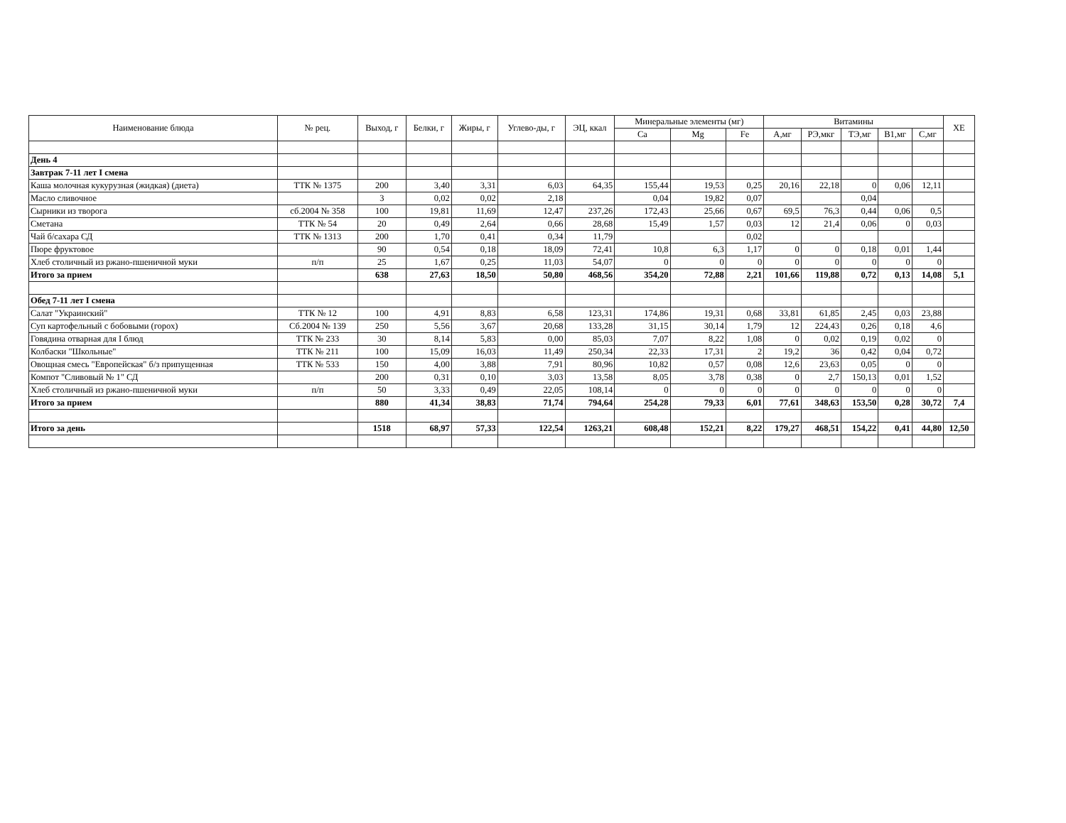| Наименование блюда | № рец. | Выход, г | Белки, г | Жиры, г | Углево-ды, г | ЭЦ, ккал | Минеральные элементы (мг) | | | Витамины | | | | | ХЕ |
| --- | --- | --- | --- | --- | --- | --- | --- | --- | --- | --- | --- | --- | --- | --- | --- |
| | | | | | | | Ca | Mg | Fe | А,мг | РЭ,мкг | ТЭ,мг | В1,мг | С,мг | |
| День 4 | | | | | | | | | | | | | | | |
| Завтрак 7-11 лет I смена | | | | | | | | | | | | | | | |
| Каша молочная кукурузная (жидкая) (диета) | ТТК № 1375 | 200 | 3,40 | 3,31 | 6,03 | 64,35 | 155,44 | 19,53 | 0,25 | 20,16 | 22,18 | 0 | 0,06 | 12,11 | |
| Масло сливочное | | 3 | 0,02 | 0,02 | 2,18 | | 0,04 | 19,82 | 0,07 | | | 0,04 | | | |
| Сырники из творога | сб.2004 № 358 | 100 | 19,81 | 11,69 | 12,47 | 237,26 | 172,43 | 25,66 | 0,67 | 69,5 | 76,3 | 0,44 | 0,06 | 0,5 | |
| Сметана | ТТК № 54 | 20 | 0,49 | 2,64 | 0,66 | 28,68 | 15,49 | 1,57 | 0,03 | 12 | 21,4 | 0,06 | 0 | 0,03 | |
| Чай б/сахара СД | ТТК № 1313 | 200 | 1,70 | 0,41 | 0,34 | 11,79 | | | 0,02 | | | | | | |
| Пюре фруктовое | | 90 | 0,54 | 0,18 | 18,09 | 72,41 | 10,8 | 6,3 | 1,17 | 0 | 0 | 0,18 | 0,01 | 1,44 | |
| Хлеб столичный из ржано-пшеничной муки | п/п | 25 | 1,67 | 0,25 | 11,03 | 54,07 | 0 | 0 | 0 | 0 | 0 | 0 | 0 | 0 | |
| Итого за прием | | 638 | 27,63 | 18,50 | 50,80 | 468,56 | 354,20 | 72,88 | 2,21 | 101,66 | 119,88 | 0,72 | 0,13 | 14,08 | 5,1 |
| Обед 7-11 лет I смена | | | | | | | | | | | | | | | |
| Салат "Украинский" | ТТК № 12 | 100 | 4,91 | 8,83 | 6,58 | 123,31 | 174,86 | 19,31 | 0,68 | 33,81 | 61,85 | 2,45 | 0,03 | 23,88 | |
| Суп картофельный с бобовыми (горох) | Сб.2004 № 139 | 250 | 5,56 | 3,67 | 20,68 | 133,28 | 31,15 | 30,14 | 1,79 | 12 | 224,43 | 0,26 | 0,18 | 4,6 | |
| Говядина отварная для I блюд | ТТК № 233 | 30 | 8,14 | 5,83 | 0,00 | 85,03 | 7,07 | 8,22 | 1,08 | 0 | 0,02 | 0,19 | 0,02 | 0 | |
| Колбаски "Школьные" | ТТК № 211 | 100 | 15,09 | 16,03 | 11,49 | 250,34 | 22,33 | 17,31 | 2 | 19,2 | 36 | 0,42 | 0,04 | 0,72 | |
| Овощная смесь "Европейская" б/з припущенная | ТТК № 533 | 150 | 4,00 | 3,88 | 7,91 | 80,96 | 10,82 | 0,57 | 0,08 | 12,6 | 23,63 | 0,05 | 0 | 0 | |
| Компот "Сливовый № 1" СД | | 200 | 0,31 | 0,10 | 3,03 | 13,58 | 8,05 | 3,78 | 0,38 | 0 | 2,7 | 150,13 | 0,01 | 1,52 | |
| Хлеб столичный из ржано-пшеничной муки | п/п | 50 | 3,33 | 0,49 | 22,05 | 108,14 | 0 | 0 | 0 | 0 | 0 | 0 | 0 | 0 | |
| Итого за прием | | 880 | 41,34 | 38,83 | 71,74 | 794,64 | 254,28 | 79,33 | 6,01 | 77,61 | 348,63 | 153,50 | 0,28 | 30,72 | 7,4 |
| Итого за день | | 1518 | 68,97 | 57,33 | 122,54 | 1263,21 | 608,48 | 152,21 | 8,22 | 179,27 | 468,51 | 154,22 | 0,41 | 44,80 | 12,50 |